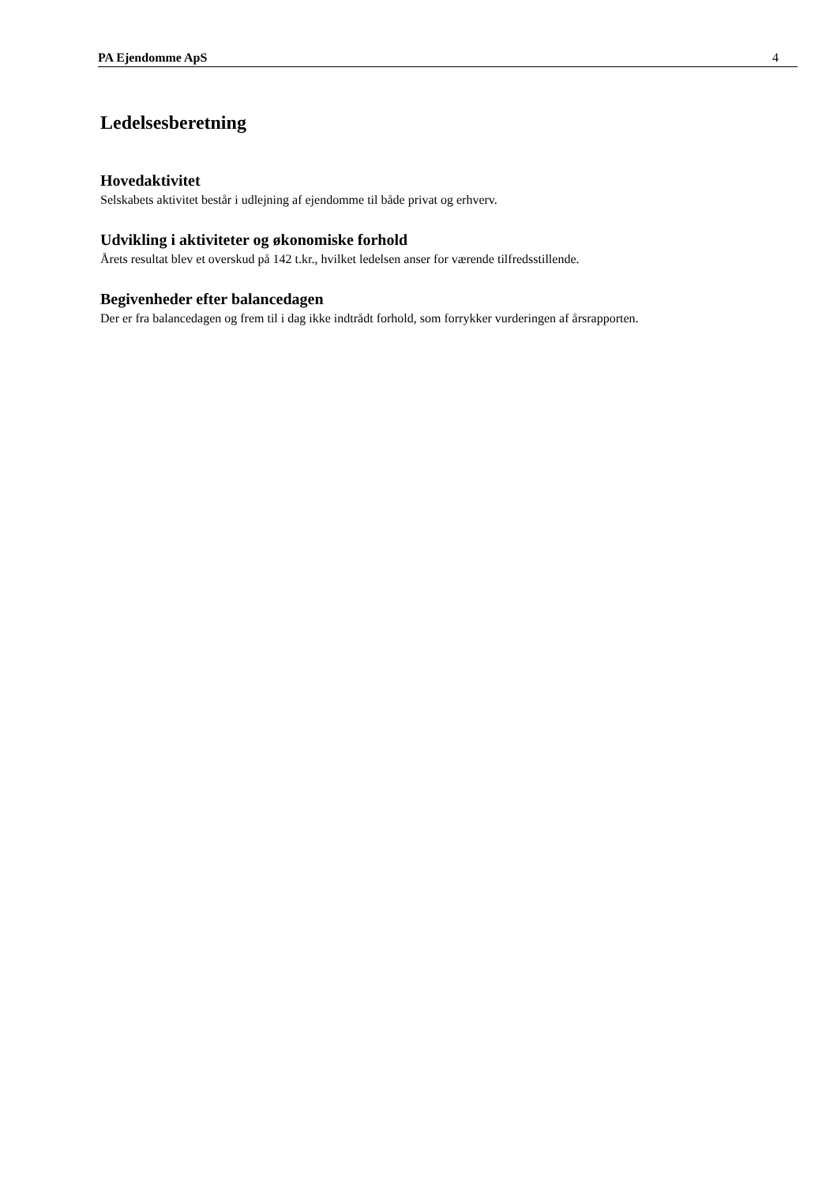PA Ejendomme ApS 4
Ledelsesberetning
Hovedaktivitet
Selskabets aktivitet består i udlejning af ejendomme til både privat og erhverv.
Udvikling i aktiviteter og økonomiske forhold
Årets resultat blev et overskud på 142 t.kr., hvilket ledelsen anser for værende tilfredsstillende.
Begivenheder efter balancedagen
Der er fra balancedagen og frem til i dag ikke indtrådt forhold, som forrykker vurderingen af årsrapporten.